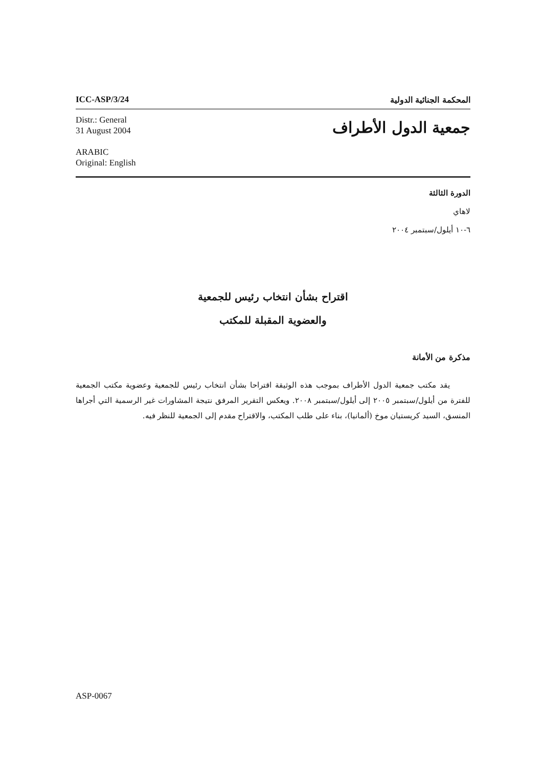ICC-ASP/3/24 المحكمة الجنائية الدولية
Distr.: General
31 August 2004
ARABIC
Original: English
جمعية الدول الأطراف
الدورة الثالثة
لاهاي
٦-١٠ أيلول/سبتمبر ٢٠٠٤
اقتراح بشأن انتخاب رئيس للجمعية
والعضوية المقبلة للمكتب
مذكرة من الأمانة
يقد مكتب جمعية الدول الأطراف بموجب هذه الوثيقة اقتراحا بشأن انتخاب رئيس للجمعية وعضوية مكتب الجمعية للفترة من أيلول/سبتمبر ٢٠٠٥ إلى أيلول/سبتمبر ٢٠٠٨. ويعكس التقرير المرفق نتيجة المشاورات غير الرسمية التي أجراها المنسق، السيد كريستيان موخ (ألمانيا)، بناء على طلب المكتب، والاقتراح مقدم إلى الجمعية للنظر فيه.
ASP-0067